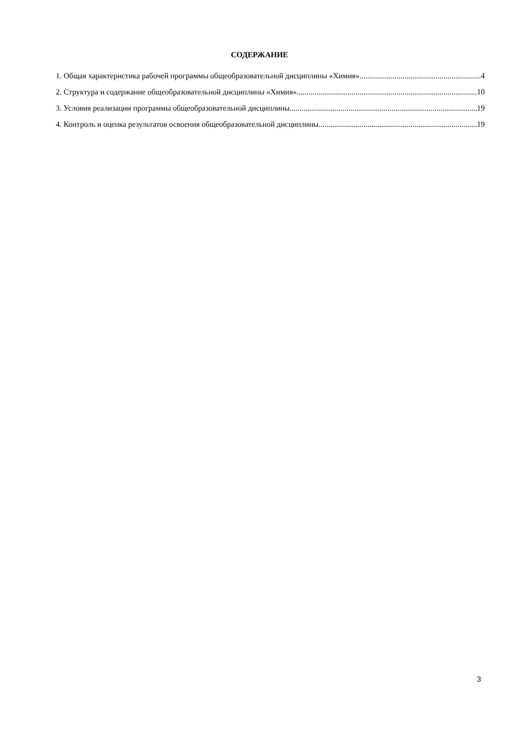СОДЕРЖАНИЕ
1. Общая характеристика рабочей программы общеобразовательной дисциплины «Химия» 4
2. Структура и содержание общеобразовательной дисциплины «Химия» 10
3. Условия реализации программы общеобразовательной дисциплины 19
4. Контроль и оценка результатов освоения общеобразовательной дисциплины 19
3